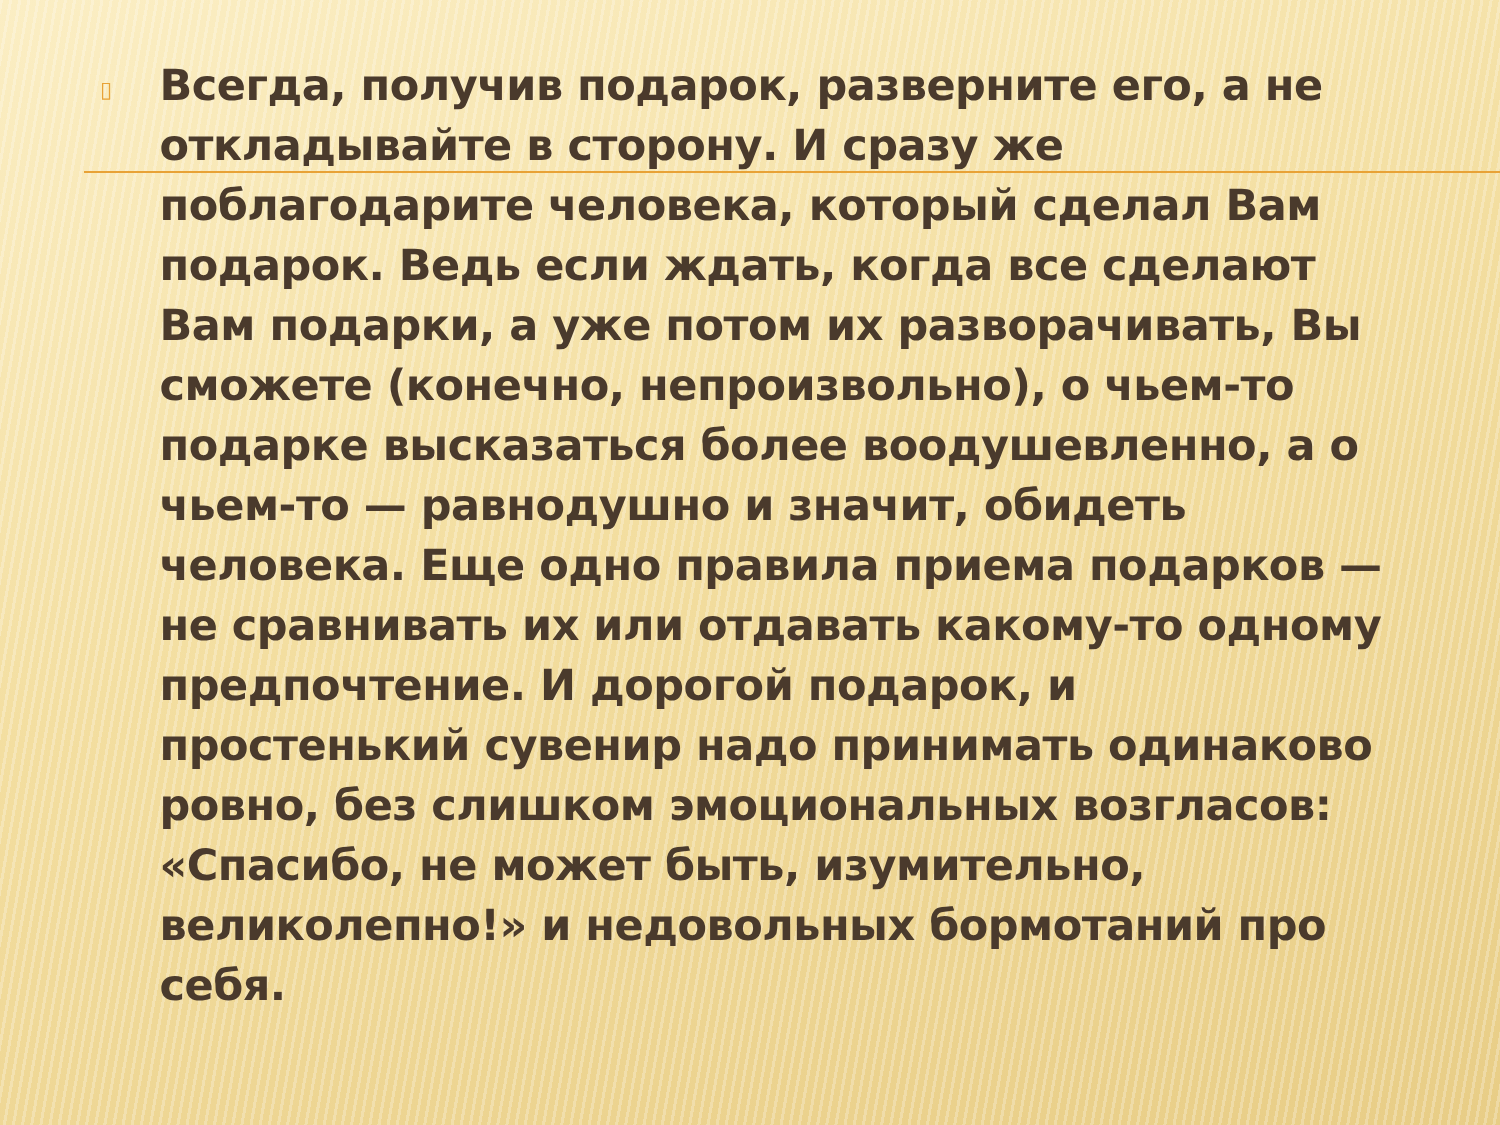▯
Всегда, получив подарок, разверните его, а не откладывайте в сторону. И сразу же поблагодарите человека, который сделал Вам подарок. Ведь если ждать, когда все сделают Вам подарки, а уже потом их разворачивать, Вы сможете (конечно, непроизвольно), о чьем-то подарке высказаться более воодушевленно, а о чьем-то — равнодушно и значит, обидеть человека. Еще одно правила приема подарков — не сравнивать их или отдавать какому-то одному предпочтение. И дорогой подарок, и простенький сувенир надо принимать одинаково ровно, без слишком эмоциональных возгласов: «Спасибо, не может быть, изумительно, великолепно!» и недовольных бормотаний про себя.